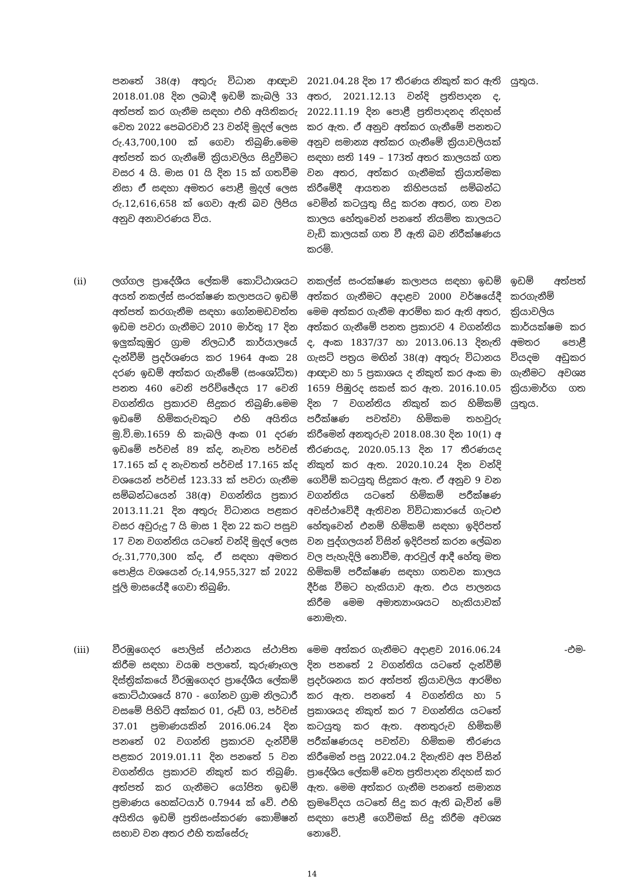| | පනතේ 38(අ) අතුරු විධාන ආඥාව 2018.01.08 දින ලබාදී ඉඩම් කැබලි 33 අත්පත් කර ගැනීම සඳහා එහි අයිතිකරු වෙත 2022 පෙබරවාරි 23 වන්දි මුදල් ලෙස රු.43,700,100 ක් ගෙවා තිබුණි.මෙම අත්පත් කර ගැනීමේ ක්‍රියාවලිය සිදුවීමට වසර 4 යි. මාස 01 යි දින 15 ක් ගතවීම නිසා ඒ සඳහා අමතර පොළී මුදල් ලෙස රු.12,616,658 ක් ගෙවා ඇති බව ලිපිය අනුව අනාවරණය විය. | 2021.04.28 දින 17 තීරණය නිකුත් කර ඇති අතර, 2021.12.13 වන්දි ප්‍රතිපාදන ද, 2022.11.19 දින පොළී ප්‍රතිපාදනද නිදහස් කර ඇත. ඒ අනුව අත්කර ගැනීමේ පනතට අනුව සමාන්‍ය අත්කර ගැනීමේ ක්‍රියාවලියක් සඳහා සති 149 – 173ත් අතර කාලයක් ගත වන අතර, අත්කර ගැනීමක් ක්‍රියාත්මක කිරීමේදී ආයතන කිහිපයක් සම්බන්ධ වෙමින් කටයුතු සිදු කරන අතර, ගත වන කාලය හේතුවෙන් පනතේ නියමිත කාලයට වැඩි කාලයක් ගත වී ඇති බව නිරීක්ෂණය කරමි. | යුතුය. |
| (ii) | ලග්ගල ප්‍රාදේශීය ලේකම් කොට්ඨාශයට අයත් නකල්ස් සංරක්ෂණ කලාපයට ඉඩම් අත්පත් කරගැනීම සඳහා ගෝනමඩවත්ත ඉඩම පවරා ගැනීමට 2010 මාර්තු 17 දින ඉලුක්කුඹුර ග්‍රාම නිලධාරී කාර්යාලයේ දැන්වීම් ප්‍රදර්ශණය කර 1964 අංක 28 දරණ ඉඩම් අත්කර ගැනීමේ (සංශෝධිත) පනත 460 වෙනි පරිච්ඡේදය 17 වෙනි වගන්තිය ප්‍රකාරව සිදුකර තිබුණි.මෙම ඉඩමේ හිමිකරුවකුට එහි අයිතිය මු.වි.මා.1659 හි කැබලි අංක 01 දරණ ඉඩමේ පර්චස් 89 ක්ද, නැවත පර්චස් 17.165 ක් ද නැවතත් පර්චස් 17.165 ක්ද වශයෙන් පර්චස් 123.33 ක් පවරා ගැනීම සම්බන්ධයෙන් 38(අ) වගන්තිය ප්‍රකාර 2013.11.21 දින අතුරු විධානය පළකර වසර අවුරුදු 7 යි මාස 1 දින 22 කට පසුව 17 වන වගන්තිය යටතේ වන්දි මුදල් ලෙස රු.31,770,300 ක්ද, ඒ සඳහා අමතර පොළිය වශයෙන් රු.14,955,327 ක් 2022 ජූලි මාසයේදී ගෙවා තිබුණි. | නකල්ස් සංරක්ෂණ කලාපය සඳහා ඉඩම් අත්කර ගැනීමට අදාළව 2000 වර්ෂයේදී මෙම අත්කර ගැනීම ආරම්භ කර ඇති අතර, අත්කර ගැනීමේ පනත ප්‍රකාරව 4 වගන්තිය ද, අංක 1837/37 හා 2013.06.13 දිනැති ගැසට් පත්‍රය මඟින් 38(අ) අතුරු විධානය ආඥාව හා 5 ප්‍රකාශය ද නිකුත් කර අංක මා 1659 පිඹුරද සකස් කර ඇත. 2016.10.05 දින 7 වගන්තිය නිකුත් කර හිමිකම් පරීක්ෂණ පවත්වා හිමිකම තහවුරු කිරීමෙන් අනතුරුව 2018.08.30 දින 10(1) අ තීරණයද, 2020.05.13 දින 17 තීරණයද නිකුත් කර ඇත. 2020.10.24 දින වන්දි ගෙවීම් කටයුතු සිදුකර ඇත. ඒ අනුව 9 වන වගන්තිය යටතේ හිමිකම් පරීක්ෂණ අවස්ථාවේදී ඇතිවන විවිධාකාරයේ ගැටළු හේතුවෙන් එනම් හිමිකම් සඳහා ඉදිරිපත් වන පුද්ගලයන් විසින් ඉදිරිපත් කරන ලේඛන වල පැහැදිලි නොවීම, ආරවුල් ආදී හේතු මත හිමිකම් පරීක්ෂණ සඳහා ගතවන කාලය දීර්ඝ වීමට හැකියාව ඇත. එය පාලනය කිරීම මෙම අමාත්‍යාංශයට හැකියාවක් නොමැත. | ඉඩම් අත්පත් කරගැනීම් ක්‍රියාවලිය කාර්යක්ෂම කර අමතර පොළී වියදම අඩුකර ගැනීමට අවශ්‍ය ක්‍රියාමාර්ග ගත යුතුය. |
| (iii) | වීරඹුගෙදර පොලිස් ස්ථානය ස්ථාපිත කිරීම සඳහා වයඹ පලාතේ, කුරුණෑගල දිස්ත්‍රික්කයේ වීරඹුගෙදර ප්‍රාදේශීය ලේකම් කොට්ඨාශයේ 870 - ගෝනව ග්‍රාම නිලධාරී වසමේ පිහිටි අක්කර 01, රූඩ් 03, පර්චස් 37.01 ප්‍රමාණයකින් 2016.06.24 දින පනතේ 02 වගන්ති ප්‍රකාරව දැන්වීම් පළකර 2019.01.11 දින පනතේ 5 වන වගන්තිය ප්‍රකාරව නිකුත් කර තිබුණි. අත්පත් කර ගැනීමට යෝජිත ඉඩම් ප්‍රමාණය හෙක්ටයාර් 0.7944 ක් වේ. එහි අයිතිය ඉඩම් ප්‍රතිසංස්කරණ කොමිෂන් සභාව වන අතර එහි තක්සේරු | මෙම අත්කර ගැනීමට අදාළව 2016.06.24 දින පනතේ 2 වගන්තිය යටතේ දැන්වීම් ප්‍රදර්ශනය කර අත්පත් ක්‍රියාවලිය ආරම්භ කර ඇත. පනතේ 4 වගන්තිය හා 5 ප්‍රකාශයද නිකුත් කර 7 වගන්තිය යටතේ කටයුතු කර ඇත. අනතුරුව හිමිකම් පරීක්ෂණයද පවත්වා හිමිකම තීරණය කිරීමෙන් පසු 2022.04.2 දිනැතිව අප විසින් ප්‍රාදේශිය ලේකම් වෙත ප්‍රතිපාදන නිදහස් කර ඇත. මෙම අත්කර ගැනීම පනතේ සමාන්‍ය ක්‍රමවේදය යටතේ සිදු කර ඇති බැවින් මේ සඳහා පොළී ගෙවීමක් සිදු කිරීම අවශ්‍ය නොවේ. | -එම- |
14